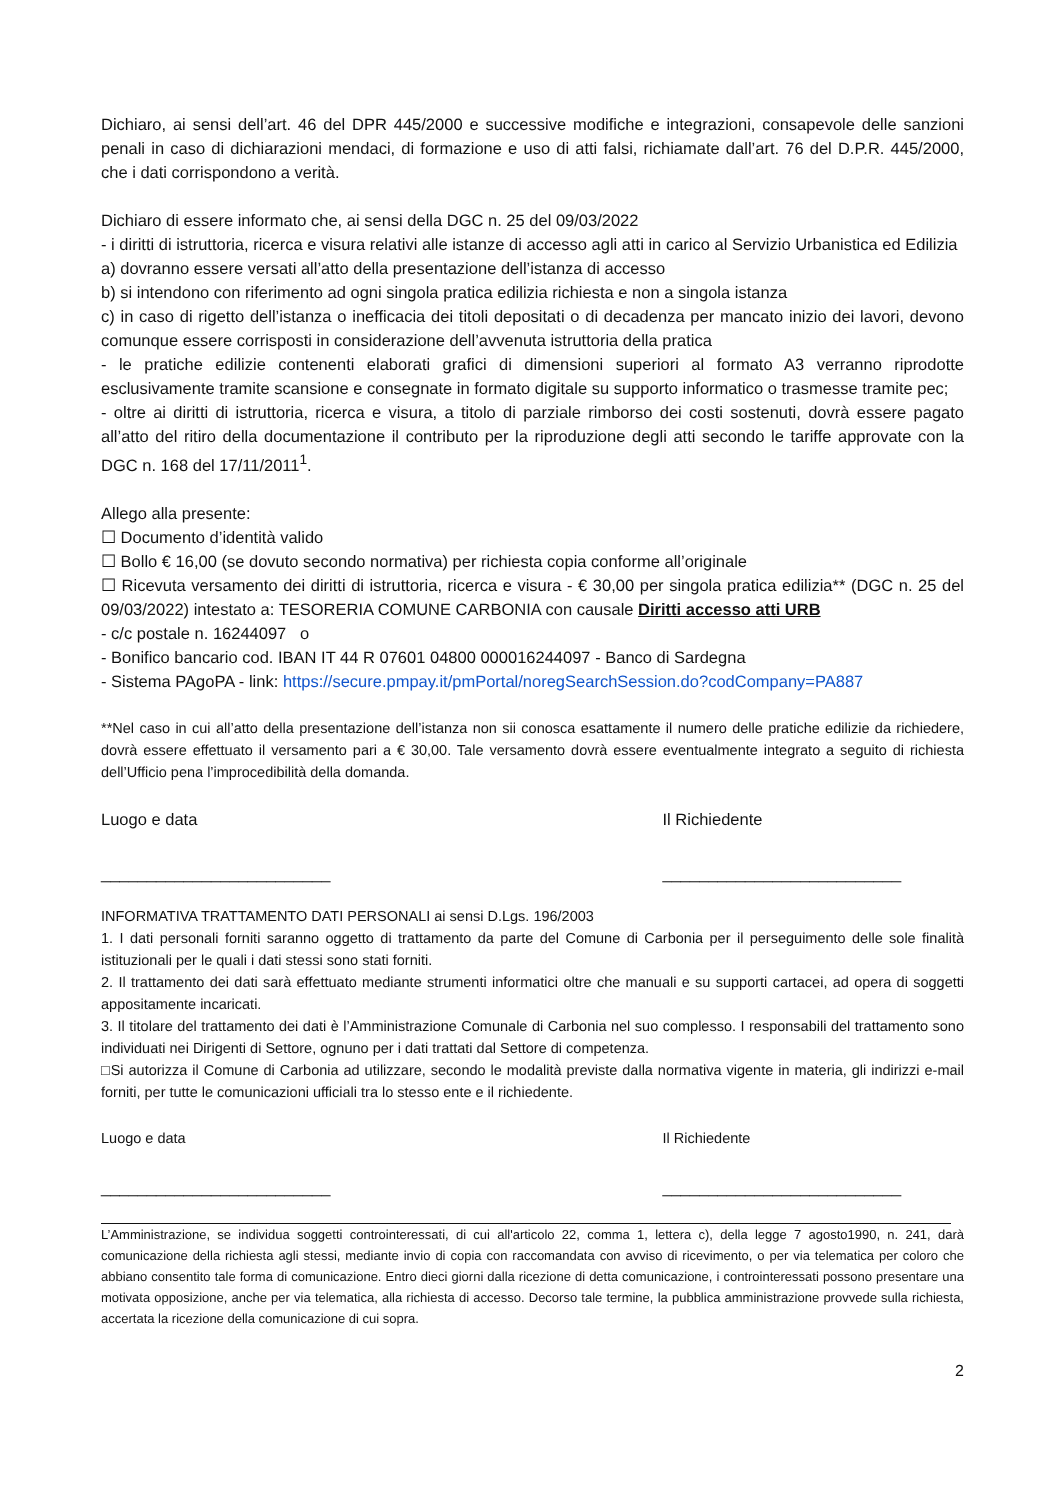Dichiaro, ai sensi dell’art. 46 del DPR 445/2000 e successive modifiche e integrazioni, consapevole delle sanzioni penali in caso di dichiarazioni mendaci, di formazione e uso di atti falsi, richiamate dall’art. 76 del D.P.R. 445/2000, che i dati corrispondono a verità.
Dichiaro di essere informato che, ai sensi della DGC n. 25 del 09/03/2022
- i diritti di istruttoria, ricerca e visura relativi alle istanze di accesso agli atti in carico al Servizio Urbanistica ed Edilizia
a) dovranno essere versati all’atto della presentazione dell’istanza di accesso
b) si intendono con riferimento ad ogni singola pratica edilizia richiesta e non a singola istanza
c) in caso di rigetto dell’istanza o inefficacia dei titoli depositati o di decadenza per mancato inizio dei lavori, devono comunque essere corrisposti in considerazione dell’avvenuta istruttoria della pratica
- le pratiche edilizie contenenti elaborati grafici di dimensioni superiori al formato A3 verranno riprodotte esclusivamente tramite scansione e consegnate in formato digitale su supporto informatico o trasmesse tramite pec;
- oltre ai diritti di istruttoria, ricerca e visura, a titolo di parziale rimborso dei costi sostenuti, dovrà essere pagato all’atto del ritiro della documentazione il contributo per la riproduzione degli atti secondo le tariffe approvate con la DGC n. 168 del 17/11/2011<sup>1</sup>.
Allego alla presente:
☐ Documento d’identità valido
☐ Bollo € 16,00 (se dovuto secondo normativa) per richiesta copia conforme all’originale
☐ Ricevuta versamento dei diritti di istruttoria, ricerca e visura - € 30,00 per singola pratica edilizia** (DGC n. 25 del 09/03/2022) intestato a: TESORERIA COMUNE CARBONIA con causale Diritti accesso atti URB
- c/c postale n. 16244097 o
- Bonifico bancario cod. IBAN IT 44 R 07601 04800 000016244097 - Banco di Sardegna
- Sistema PAgoPA - link: https://secure.pmpay.it/pmPortal/noregSearchSession.do?codCompany=PA887
**Nel caso in cui all’atto della presentazione dell’istanza non sii conosca esattamente il numero delle pratiche edilizie da richiedere, dovrà essere effettuato il versamento pari a € 30,00. Tale versamento dovrà essere eventualmente integrato a seguito di richiesta dell’Ufficio pena l’improcedibilità della domanda.
Luogo e data Il Richiedente
_________________________ __________________________
INFORMATIVA TRATTAMENTO DATI PERSONALI ai sensi D.Lgs. 196/2003
1. I dati personali forniti saranno oggetto di trattamento da parte del Comune di Carbonia per il perseguimento delle sole finalità istituzionali per le quali i dati stessi sono stati forniti.
2. Il trattamento dei dati sarà effettuato mediante strumenti informatici oltre che manuali e su supporti cartacei, ad opera di soggetti appositamente incaricati.
3. Il titolare del trattamento dei dati è l’Amministrazione Comunale di Carbonia nel suo complesso. I responsabili del trattamento sono individuati nei Dirigenti di Settore, ognuno per i dati trattati dal Settore di competenza.
□Si autorizza il Comune di Carbonia ad utilizzare, secondo le modalità previste dalla normativa vigente in materia, gli indirizzi e-mail forniti, per tutte le comunicazioni ufficiali tra lo stesso ente e il richiedente.
Luogo e data Il Richiedente
_________________________ __________________________
L’Amministrazione, se individua soggetti controinteressati, di cui all'articolo 22, comma 1, lettera c), della legge 7 agosto1990, n. 241, darà comunicazione della richiesta agli stessi, mediante invio di copia con raccomandata con avviso di ricevimento, o per via telematica per coloro che abbiano consentito tale forma di comunicazione. Entro dieci giorni dalla ricezione di detta comunicazione, i controinteressati possono presentare una motivata opposizione, anche per via telematica, alla richiesta di accesso. Decorso tale termine, la pubblica amministrazione provvede sulla richiesta, accertata la ricezione della comunicazione di cui sopra.
2